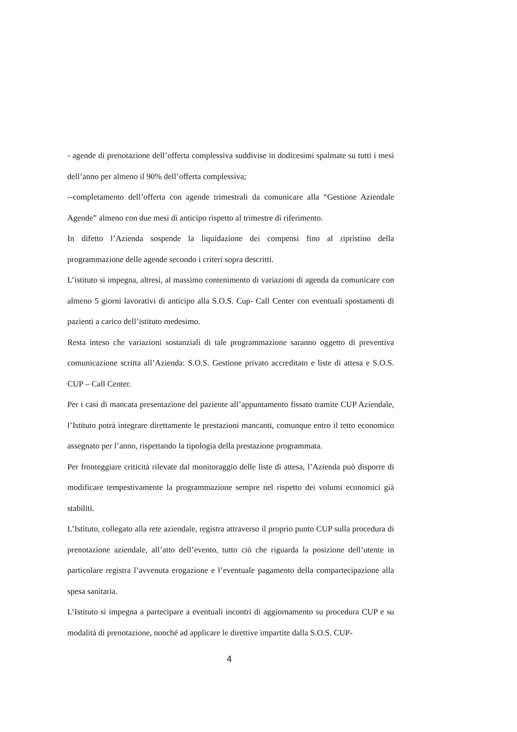- agende di prenotazione dell’offerta complessiva suddivise in dodicesimi spalmate su tutti i mesi dell’anno per almeno il 90% dell’offerta complessiva;
--completamento dell’offerta con agende trimestrali da comunicare alla “Gestione Aziendale Agende” almeno con due mesi di anticipo rispetto al trimestre di riferimento.
In difetto l’Azienda sospende la liquidazione dei compensi fino al ripristino della programmazione delle agende secondo i criteri sopra descritti.
L’istituto si impegna, altresì, al massimo contenimento di variazioni di agenda da comunicare con almeno 5 giorni lavorativi di anticipo alla S.O.S. Cup- Call Center con eventuali spostamenti di pazienti a carico dell’istituto medesimo.
Resta inteso che variazioni sostanziali di tale programmazione saranno oggetto di preventiva comunicazione scritta all’Azienda: S.O.S. Gestione privato accreditato e liste di attesa e S.O.S. CUP – Call Center.
Per i casi di mancata presentazione del paziente all’appuntamento fissato tramite CUP Aziendale, l’Istituto potrà integrare direttamente le prestazioni mancanti, comunque entro il tetto economico assegnato per l’anno, rispettando la tipologia della prestazione programmata.
Per fronteggiare criticità rilevate dal monitoraggio delle liste di attesa, l’Azienda può disporre di modificare tempestivamente la programmazione sempre nel rispetto dei volumi economici già stabiliti.
L’Istituto, collegato alla rete aziendale, registra attraverso il proprio punto CUP sulla procedura di prenotazione aziendale, all’atto dell’evento, tutto ciò che riguarda la posizione dell’utente in particolare registra l’avvenuta erogazione e l’eventuale pagamento della compartecipazione alla spesa sanitaria.
L’Istituto si impegna a partecipare a eventuali incontri di aggiornamento su procedura CUP e su modalità di prenotazione, nonché ad applicare le direttive impartite dalla S.O.S. CUP-
4